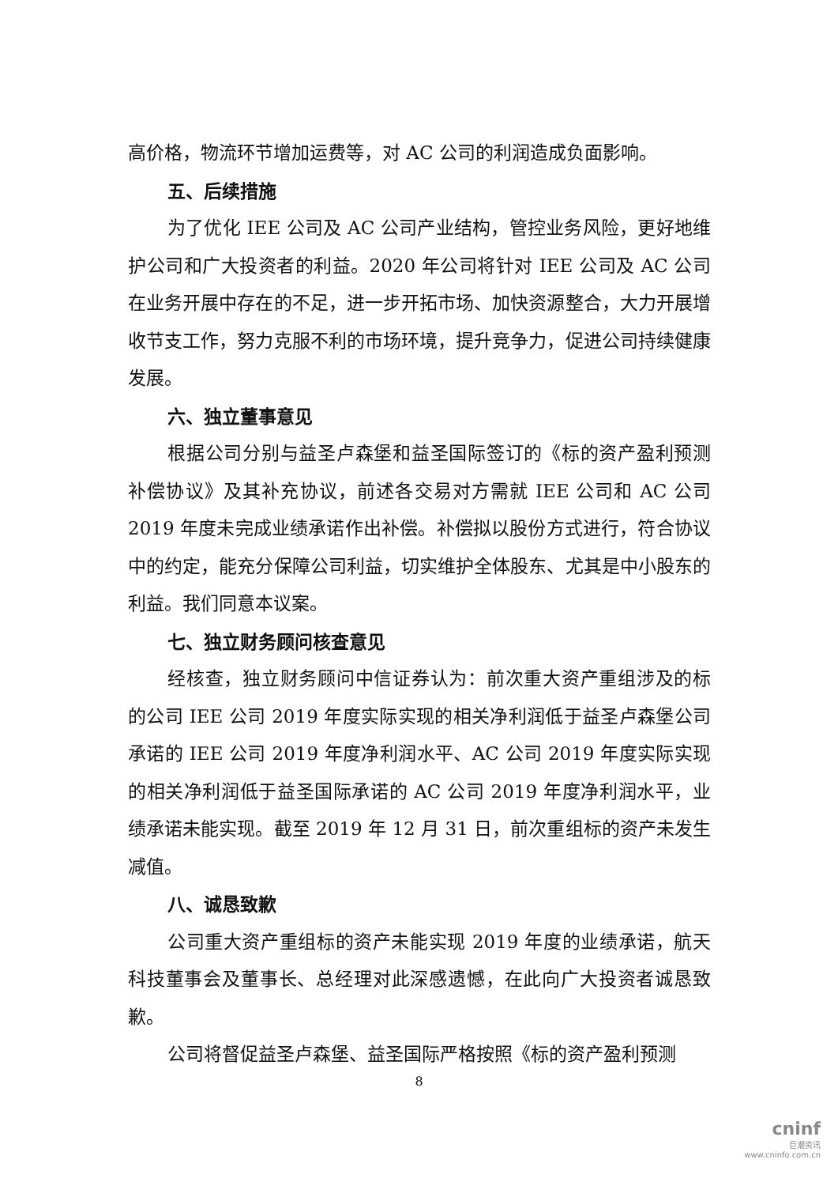高价格，物流环节增加运费等，对 AC 公司的利润造成负面影响。
五、后续措施
为了优化 IEE 公司及 AC 公司产业结构，管控业务风险，更好地维护公司和广大投资者的利益。2020 年公司将针对 IEE 公司及 AC 公司在业务开展中存在的不足，进一步开拓市场、加快资源整合，大力开展增收节支工作，努力克服不利的市场环境，提升竞争力，促进公司持续健康发展。
六、独立董事意见
根据公司分别与益圣卢森堡和益圣国际签订的《标的资产盈利预测补偿协议》及其补充协议，前述各交易对方需就 IEE 公司和 AC 公司 2019 年度未完成业绩承诺作出补偿。补偿拟以股份方式进行，符合协议中的约定，能充分保障公司利益，切实维护全体股东、尤其是中小股东的利益。我们同意本议案。
七、独立财务顾问核查意见
经核查，独立财务顾问中信证券认为：前次重大资产重组涉及的标的公司 IEE 公司 2019 年度实际实现的相关净利润低于益圣卢森堡公司承诺的 IEE 公司 2019 年度净利润水平、AC 公司 2019 年度实际实现的相关净利润低于益圣国际承诺的 AC 公司 2019 年度净利润水平，业绩承诺未能实现。截至 2019 年 12 月 31 日，前次重组标的资产未发生减值。
八、诚恳致歉
公司重大资产重组标的资产未能实现 2019 年度的业绩承诺，航天科技董事会及董事长、总经理对此深感遗憾，在此向广大投资者诚恳致歉。
公司将督促益圣卢森堡、益圣国际严格按照《标的资产盈利预测
8
cninf
巨潮资讯
www.cninfo.com.cn